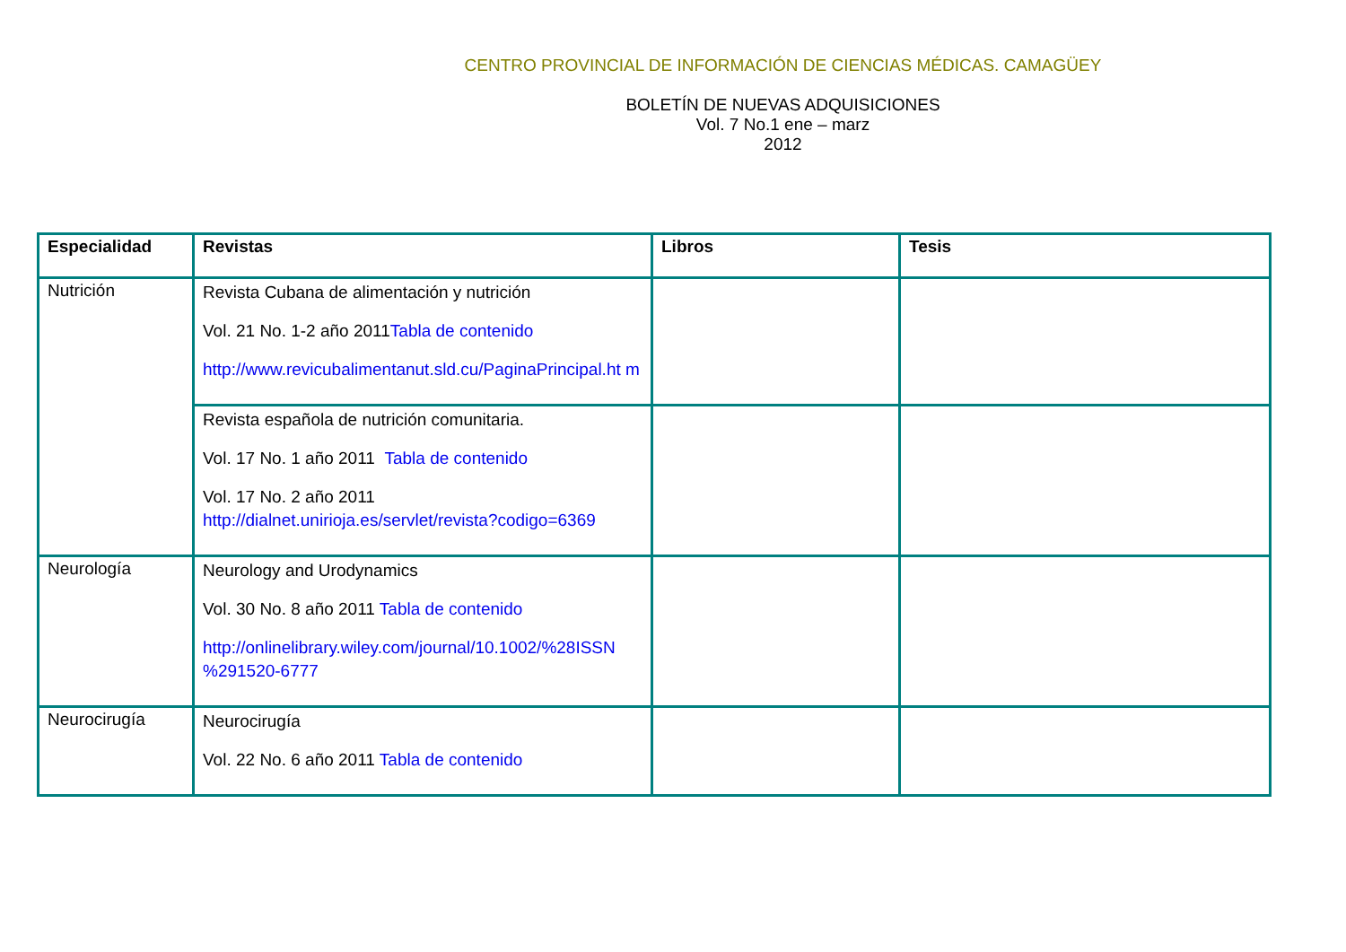CENTRO PROVINCIAL DE INFORMACIÓN DE CIENCIAS MÉDICAS. CAMAGÜEY
BOLETÍN DE NUEVAS ADQUISICIONES
Vol. 7 No.1 ene – marz
2012
| Especialidad | Revistas | Libros | Tesis |
| --- | --- | --- | --- |
| Nutrición | Revista Cubana de alimentación y nutrición Vol. 21 No. 1-2 año 2011 Tabla de contenido http://www.revicubalimentanut.sld.cu/PaginaPrincipal.ht m | | |
| | Revista española de nutrición comunitaria. Vol. 17 No. 1 año 2011 Tabla de contenido Vol. 17 No. 2 año 2011 http://dialnet.unirioja.es/servlet/revista?codigo=6369 | | |
| Neurología | Neurology and Urodynamics Vol. 30 No. 8 año 2011 Tabla de contenido http://onlinelibrary.wiley.com/journal/10.1002/%28ISSN %291520-6777 | | |
| Neurocirugía | Neurocirugía Vol. 22 No. 6 año 2011 Tabla de contenido | | |